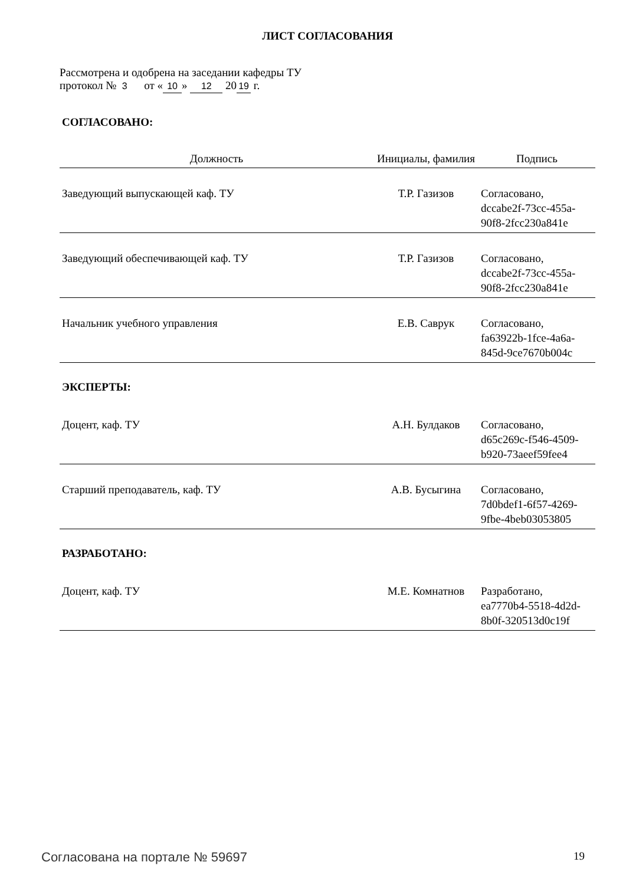ЛИСТ СОГЛАСОВАНИЯ
Рассмотрена и одобрена на заседании кафедры ТУ
протокол № 3 от « 10 » 12 20 19 г.
СОГЛАСОВАНО:
| Должность | Инициалы, фамилия | Подпись |
| --- | --- | --- |
| Заведующий выпускающей каф. ТУ | Т.Р. Газизов | Согласовано, dccabe2f-73cc-455a- 90f8-2fcc230a841e |
| Заведующий обеспечивающей каф. ТУ | Т.Р. Газизов | Согласовано, dccabe2f-73cc-455a- 90f8-2fcc230a841e |
| Начальник учебного управления | Е.В. Саврук | Согласовано, fa63922b-1fce-4a6a- 845d-9ce7670b004c |
ЭКСПЕРТЫ:
| Доцент, каф. ТУ | А.Н. Булдаков | Согласовано, d65c269c-f546-4509- b920-73aeef59fee4 |
| Старший преподаватель, каф. ТУ | А.В. Бусыгина | Согласовано, 7d0bdef1-6f57-4269- 9fbe-4beb03053805 |
РАЗРАБОТАНО:
| Доцент, каф. ТУ | М.Е. Комнатнов | Разработано, ea7770b4-5518-4d2d- 8b0f-320513d0c19f |
Согласована на портале № 59697 19